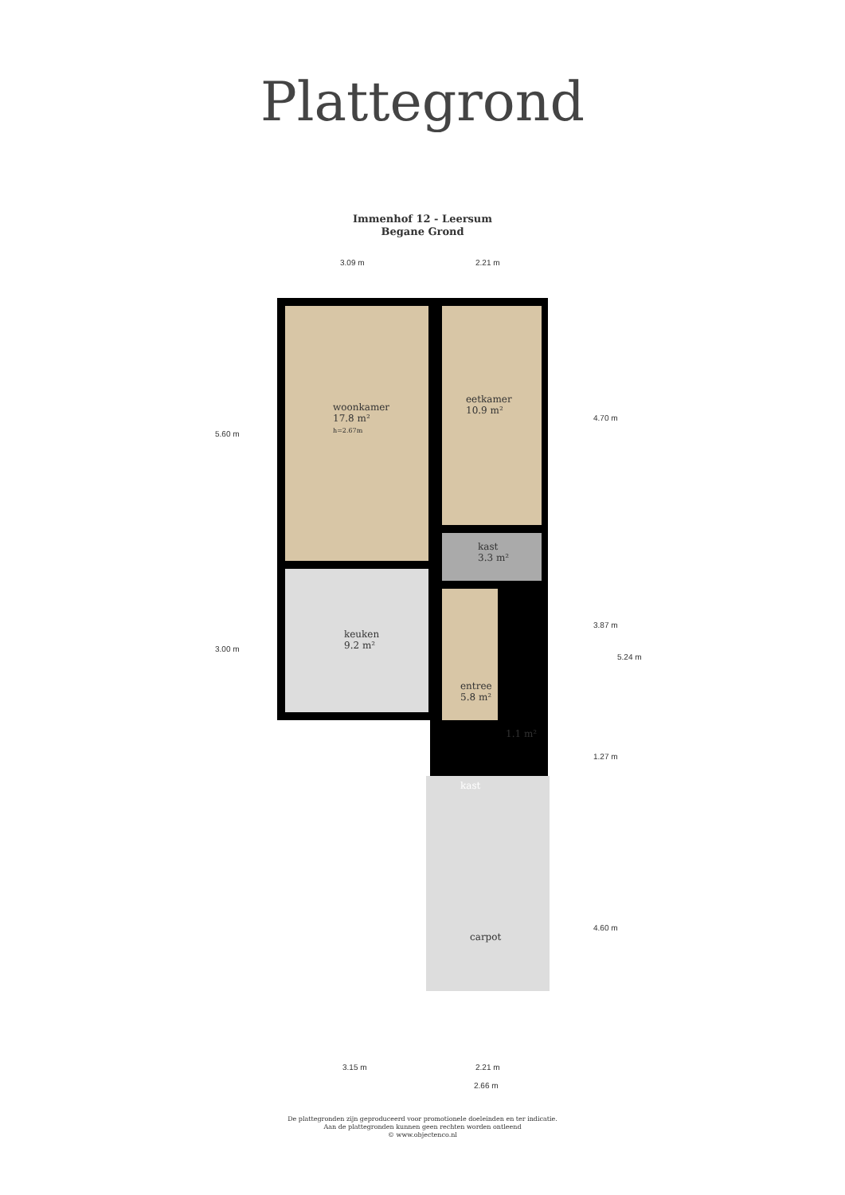Plattegrond
Immenhof 12 - Leersum
Begane Grond
woonkamer
17.8 m²
h=2.67m
eetkamer
10.9 m²
kast
3.3 m²
keuken
9.2 m²
entree
5.8 m²
1.1 m²
kast
carpot
3.09 m 2.21 m
5.60 m
3.00 m
4.70 m
3.87 m
5.24 m
1.27 m
4.60 m
3.15 m 2.21 m
2.66 m
De plattegronden zijn geproduceerd voor promotionele doeleinden en ter indicatie.
Aan de plattegronden kunnen geen rechten worden ontleend
© www.objectenco.nl